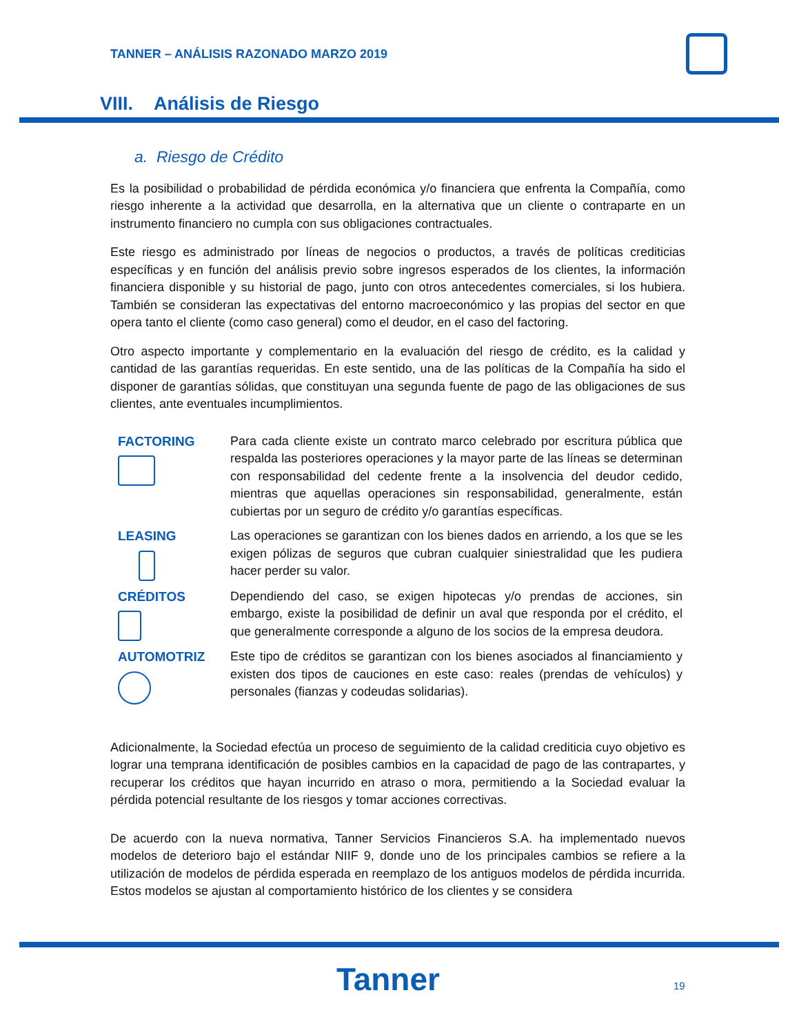TANNER – ANÁLISIS RAZONADO MARZO 2019
VIII. Análisis de Riesgo
a. Riesgo de Crédito
Es la posibilidad o probabilidad de pérdida económica y/o financiera que enfrenta la Compañía, como riesgo inherente a la actividad que desarrolla, en la alternativa que un cliente o contraparte en un instrumento financiero no cumpla con sus obligaciones contractuales.
Este riesgo es administrado por líneas de negocios o productos, a través de políticas crediticias específicas y en función del análisis previo sobre ingresos esperados de los clientes, la información financiera disponible y su historial de pago, junto con otros antecedentes comerciales, si los hubiera. También se consideran las expectativas del entorno macroeconómico y las propias del sector en que opera tanto el cliente (como caso general) como el deudor, en el caso del factoring.
Otro aspecto importante y complementario en la evaluación del riesgo de crédito, es la calidad y cantidad de las garantías requeridas. En este sentido, una de las políticas de la Compañía ha sido el disponer de garantías sólidas, que constituyan una segunda fuente de pago de las obligaciones de sus clientes, ante eventuales incumplimientos.
FACTORING Para cada cliente existe un contrato marco celebrado por escritura pública que respalda las posteriores operaciones y la mayor parte de las líneas se determinan con responsabilidad del cedente frente a la insolvencia del deudor cedido, mientras que aquellas operaciones sin responsabilidad, generalmente, están cubiertas por un seguro de crédito y/o garantías específicas.
LEASING Las operaciones se garantizan con los bienes dados en arriendo, a los que se les exigen pólizas de seguros que cubran cualquier siniestralidad que les pudiera hacer perder su valor.
CRÉDITOS Dependiendo del caso, se exigen hipotecas y/o prendas de acciones, sin embargo, existe la posibilidad de definir un aval que responda por el crédito, el que generalmente corresponde a alguno de los socios de la empresa deudora.
AUTOMOTRIZ Este tipo de créditos se garantizan con los bienes asociados al financiamiento y existen dos tipos de cauciones en este caso: reales (prendas de vehículos) y personales (fianzas y codeudas solidarias).
Adicionalmente, la Sociedad efectúa un proceso de seguimiento de la calidad crediticia cuyo objetivo es lograr una temprana identificación de posibles cambios en la capacidad de pago de las contrapartes, y recuperar los créditos que hayan incurrido en atraso o mora, permitiendo a la Sociedad evaluar la pérdida potencial resultante de los riesgos y tomar acciones correctivas.
De acuerdo con la nueva normativa, Tanner Servicios Financieros S.A. ha implementado nuevos modelos de deterioro bajo el estándar NIIF 9, donde uno de los principales cambios se refiere a la utilización de modelos de pérdida esperada en reemplazo de los antiguos modelos de pérdida incurrida. Estos modelos se ajustan al comportamiento histórico de los clientes y se considera
Tanner 19